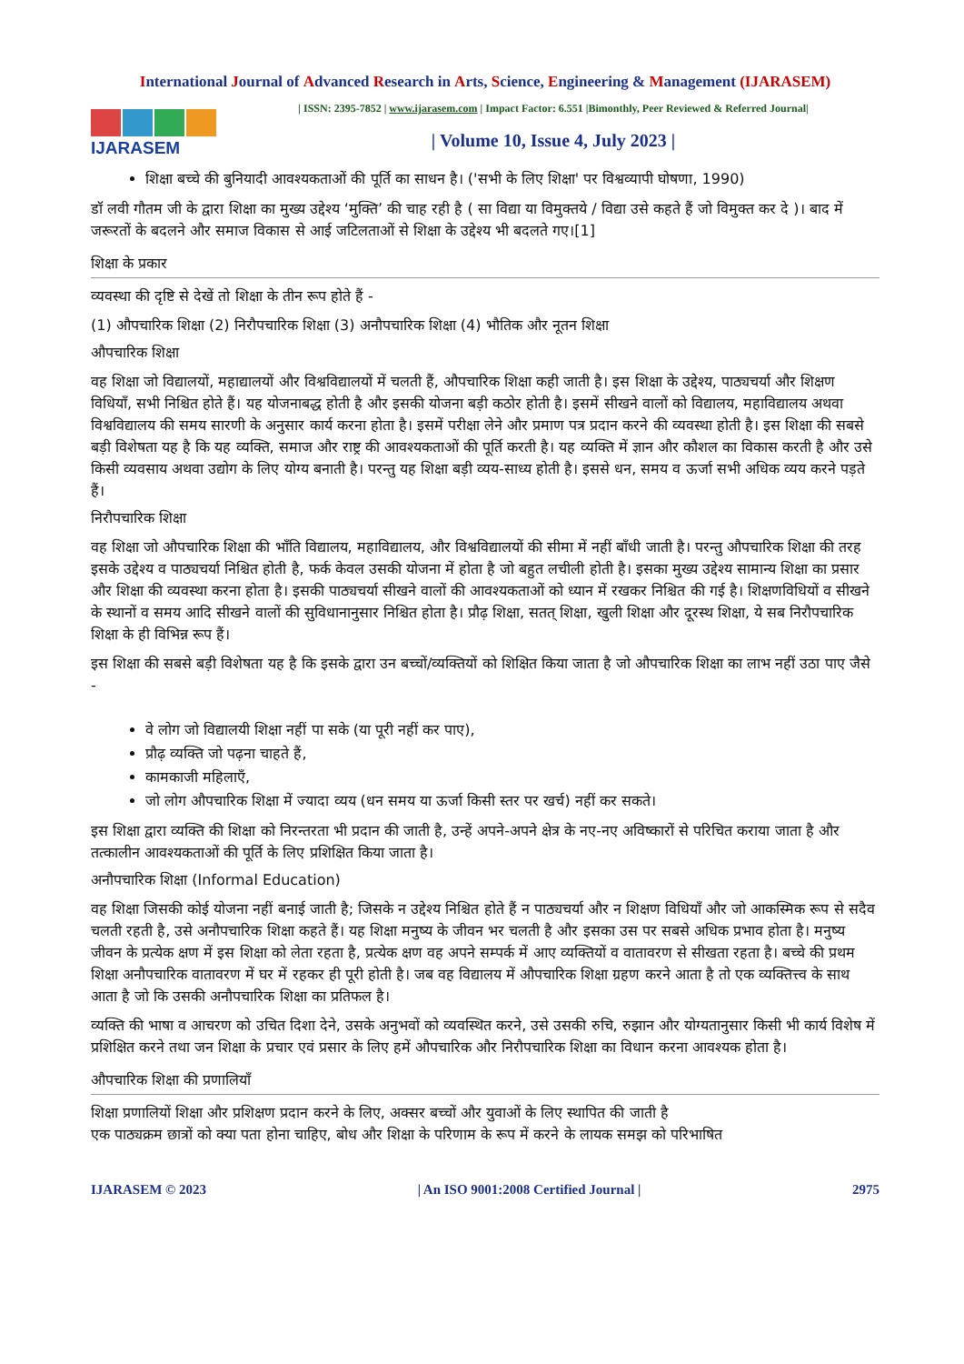International Journal of Advanced Research in Arts, Science, Engineering & Management (IJARASEM)
IJARASEM
| ISSN: 2395-7852 | www.ijarasem.com | Impact Factor: 6.551 |Bimonthly, Peer Reviewed & Referred Journal|
| Volume 10, Issue 4, July 2023 |
शिक्षा बच्चे की बुनियादी आवश्यकताओं की पूर्ति का साधन है। ('सभी के लिए शिक्षा' पर विश्वव्यापी घोषणा, 1990)
डॉ लवी गौतम जी के द्वारा शिक्षा का मुख्य उद्देश्य ‘मुक्ति’ की चाह रही है ( सा विद्या या विमुक्तये / विद्या उसे कहते हैं जो विमुक्त कर दे )। बाद में जरूरतों के बदलने और समाज विकास से आई जटिलताओं से शिक्षा के उद्देश्य भी बदलते गए।[1]
शिक्षा के प्रकार
व्यवस्था की दृष्टि से देखें तो शिक्षा के तीन रूप होते हैं -
(1) औपचारिक शिक्षा (2) निरौपचारिक शिक्षा (3) अनौपचारिक शिक्षा (4) भौतिक और नूतन शिक्षा
औपचारिक शिक्षा
वह शिक्षा जो विद्यालयों, महाद्यालयों और विश्वविद्यालयों में चलती हैं, औपचारिक शिक्षा कही जाती है। इस शिक्षा के उद्देश्य, पाठ्यचर्या और शिक्षण विधियाँ, सभी निश्चित होते हैं। यह योजनाबद्ध होती है और इसकी योजना बड़ी कठोर होती है। इसमें सीखने वालों को विद्यालय, महाविद्यालय अथवा विश्वविद्यालय की समय सारणी के अनुसार कार्य करना होता है। इसमें परीक्षा लेने और प्रमाण पत्र प्रदान करने की व्यवस्था होती है। इस शिक्षा की सबसे बड़ी विशेषता यह है कि यह व्यक्ति, समाज और राष्ट्र की आवश्यकताओं की पूर्ति करती है। यह व्यक्ति में ज्ञान और कौशल का विकास करती है और उसे किसी व्यवसाय अथवा उद्योग के लिए योग्य बनाती है। परन्तु यह शिक्षा बड़ी व्यय-साध्य होती है। इससे धन, समय व ऊर्जा सभी अधिक व्यय करने पड़ते हैं।
निरौपचारिक शिक्षा
वह शिक्षा जो औपचारिक शिक्षा की भाँति विद्यालय, महाविद्यालय, और विश्वविद्यालयों की सीमा में नहीं बाँधी जाती है। परन्तु औपचारिक शिक्षा की तरह इसके उद्देश्य व पाठ्यचर्या निश्चित होती है, फर्क केवल उसकी योजना में होता है जो बहुत लचीली होती है। इसका मुख्य उद्देश्य सामान्य शिक्षा का प्रसार और शिक्षा की व्यवस्था करना होता है। इसकी पाठ्यचर्या सीखने वालों की आवश्यकताओं को ध्यान में रखकर निश्चित की गई है। शिक्षणविधियों व सीखने के स्थानों व समय आदि सीखने वालों की सुविधानानुसार निश्चित होता है। प्रौढ़ शिक्षा, सतत् शिक्षा, खुली शिक्षा और दूरस्थ शिक्षा, ये सब निरौपचारिक शिक्षा के ही विभिन्न रूप हैं।
इस शिक्षा की सबसे बड़ी विशेषता यह है कि इसके द्वारा उन बच्चों/व्यक्तियों को शिक्षित किया जाता है जो औपचारिक शिक्षा का लाभ नहीं उठा पाए जैसे -
वे लोग जो विद्यालयी शिक्षा नहीं पा सके (या पूरी नहीं कर पाए),
प्रौढ़ व्यक्ति जो पढ़ना चाहते हैं,
कामकाजी महिलाएँ,
जो लोग औपचारिक शिक्षा में ज्यादा व्यय (धन समय या ऊर्जा किसी स्तर पर खर्च) नहीं कर सकते।
इस शिक्षा द्वारा व्यक्ति की शिक्षा को निरन्तरता भी प्रदान की जाती है, उन्हें अपने-अपने क्षेत्र के नए-नए अविष्कारों से परिचित कराया जाता है और तत्कालीन आवश्यकताओं की पूर्ति के लिए प्रशिक्षित किया जाता है।
अनौपचारिक शिक्षा (Informal Education)
वह शिक्षा जिसकी कोई योजना नहीं बनाई जाती है; जिसके न उद्देश्य निश्चित होते हैं न पाठ्यचर्या और न शिक्षण विधियाँ और जो आकस्मिक रूप से सदैव चलती रहती है, उसे अनौपचारिक शिक्षा कहते हैं। यह शिक्षा मनुष्य के जीवन भर चलती है और इसका उस पर सबसे अधिक प्रभाव होता है। मनुष्य जीवन के प्रत्येक क्षण में इस शिक्षा को लेता रहता है, प्रत्येक क्षण वह अपने सम्पर्क में आए व्यक्तियों व वातावरण से सीखता रहता है। बच्चे की प्रथम शिक्षा अनौपचारिक वातावरण में घर में रहकर ही पूरी होती है। जब वह विद्यालय में औपचारिक शिक्षा ग्रहण करने आता है तो एक व्यक्तित्त्व के साथ आता है जो कि उसकी अनौपचारिक शिक्षा का प्रतिफल है।
व्यक्ति की भाषा व आचरण को उचित दिशा देने, उसके अनुभवों को व्यवस्थित करने, उसे उसकी रुचि, रुझान और योग्यतानुसार किसी भी कार्य विशेष में प्रशिक्षित करने तथा जन शिक्षा के प्रचार एवं प्रसार के लिए हमें औपचारिक और निरौपचारिक शिक्षा का विधान करना आवश्यक होता है।
औपचारिक शिक्षा की प्रणालियाँ
शिक्षा प्रणालियों शिक्षा और प्रशिक्षण प्रदान करने के लिए, अक्सर बच्चों और युवाओं के लिए स्थापित की जाती है
एक पाठ्यक्रम छात्रों को क्या पता होना चाहिए, बोध और शिक्षा के परिणाम के रूप में करने के लायक समझ को परिभाषित
IJARASEM © 2023 | An ISO 9001:2008 Certified Journal | 2975